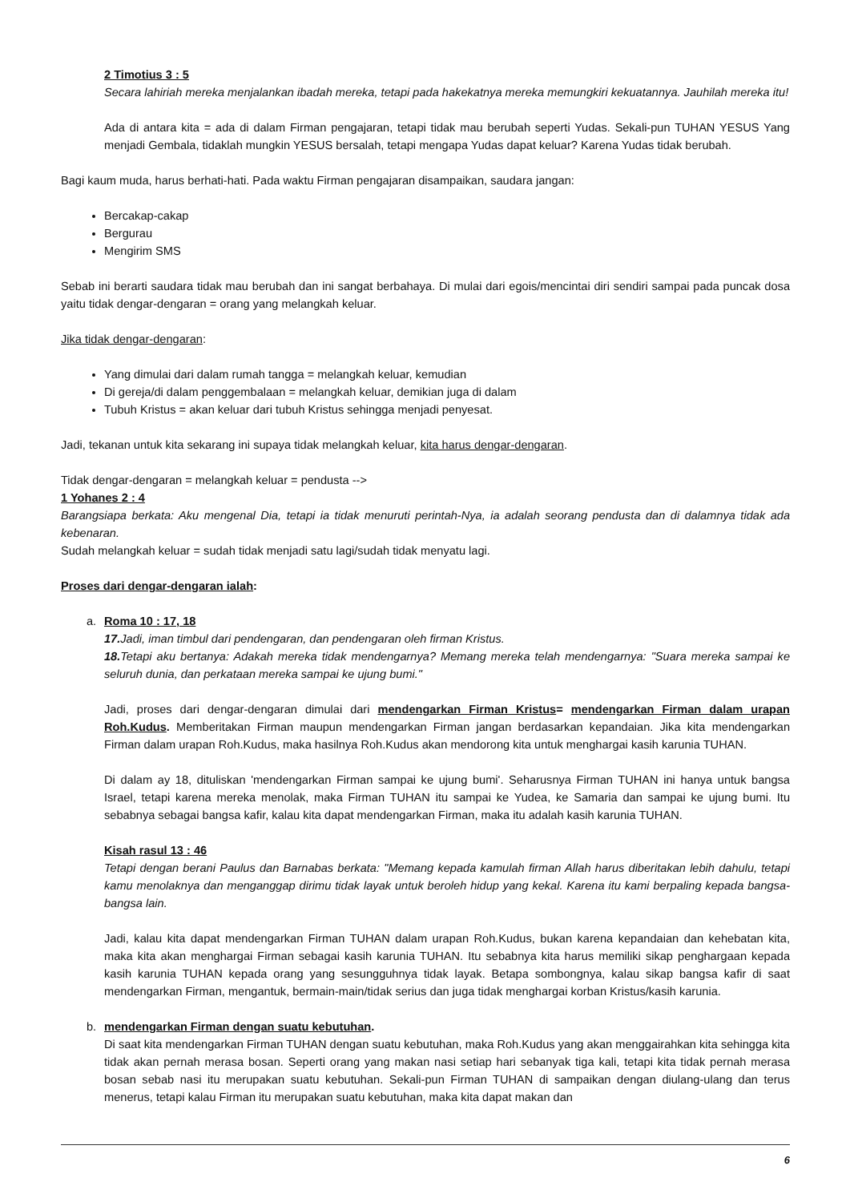2 Timotius 3 : 5
Secara lahiriah mereka menjalankan ibadah mereka, tetapi pada hakekatnya mereka memungkiri kekuatannya. Jauhilah mereka itu!
Ada di antara kita = ada di dalam Firman pengajaran, tetapi tidak mau berubah seperti Yudas. Sekali-pun TUHAN YESUS Yang menjadi Gembala, tidaklah mungkin YESUS bersalah, tetapi mengapa Yudas dapat keluar? Karena Yudas tidak berubah.
Bagi kaum muda, harus berhati-hati. Pada waktu Firman pengajaran disampaikan, saudara jangan:
Bercakap-cakap
Bergurau
Mengirim SMS
Sebab ini berarti saudara tidak mau berubah dan ini sangat berbahaya. Di mulai dari egois/mencintai diri sendiri sampai pada puncak dosa yaitu tidak dengar-dengaran = orang yang melangkah keluar.
Jika tidak dengar-dengaran:
Yang dimulai dari dalam rumah tangga = melangkah keluar, kemudian
Di gereja/di dalam penggembalaan = melangkah keluar, demikian juga di dalam
Tubuh Kristus = akan keluar dari tubuh Kristus sehingga menjadi penyesat.
Jadi, tekanan untuk kita sekarang ini supaya tidak melangkah keluar, kita harus dengar-dengaran.
Tidak dengar-dengaran = melangkah keluar = pendusta -->
1 Yohanes 2 : 4
Barangsiapa berkata: Aku mengenal Dia, tetapi ia tidak menuruti perintah-Nya, ia adalah seorang pendusta dan di dalamnya tidak ada kebenaran.
Sudah melangkah keluar = sudah tidak menjadi satu lagi/sudah tidak menyatu lagi.
Proses dari dengar-dengaran ialah:
a. Roma 10 : 17, 18
17. Jadi, iman timbul dari pendengaran, dan pendengaran oleh firman Kristus.
18. Tetapi aku bertanya: Adakah mereka tidak mendengarnya? Memang mereka telah mendengarnya: "Suara mereka sampai ke seluruh dunia, dan perkataan mereka sampai ke ujung bumi."
Jadi, proses dari dengar-dengaran dimulai dari mendengarkan Firman Kristus= mendengarkan Firman dalam urapan Roh.Kudus. Memberitakan Firman maupun mendengarkan Firman jangan berdasarkan kepandaian. Jika kita mendengarkan Firman dalam urapan Roh.Kudus, maka hasilnya Roh.Kudus akan mendorong kita untuk menghargai kasih karunia TUHAN.
Di dalam ay 18, dituliskan 'mendengarkan Firman sampai ke ujung bumi'. Seharusnya Firman TUHAN ini hanya untuk bangsa Israel, tetapi karena mereka menolak, maka Firman TUHAN itu sampai ke Yudea, ke Samaria dan sampai ke ujung bumi. Itu sebabnya sebagai bangsa kafir, kalau kita dapat mendengarkan Firman, maka itu adalah kasih karunia TUHAN.
Kisah rasul 13 : 46
Tetapi dengan berani Paulus dan Barnabas berkata: "Memang kepada kamulah firman Allah harus diberitakan lebih dahulu, tetapi kamu menolaknya dan menganggap dirimu tidak layak untuk beroleh hidup yang kekal. Karena itu kami berpaling kepada bangsa-bangsa lain.
Jadi, kalau kita dapat mendengarkan Firman TUHAN dalam urapan Roh.Kudus, bukan karena kepandaian dan kehebatan kita, maka kita akan menghargai Firman sebagai kasih karunia TUHAN. Itu sebabnya kita harus memiliki sikap penghargaan kepada kasih karunia TUHAN kepada orang yang sesungguhnya tidak layak. Betapa sombongnya, kalau sikap bangsa kafir di saat mendengarkan Firman, mengantuk, bermain-main/tidak serius dan juga tidak menghargai korban Kristus/kasih karunia.
b. mendengarkan Firman dengan suatu kebutuhan.
Di saat kita mendengarkan Firman TUHAN dengan suatu kebutuhan, maka Roh.Kudus yang akan menggairahkan kita sehingga kita tidak akan pernah merasa bosan. Seperti orang yang makan nasi setiap hari sebanyak tiga kali, tetapi kita tidak pernah merasa bosan sebab nasi itu merupakan suatu kebutuhan. Sekali-pun Firman TUHAN di sampaikan dengan diulang-ulang dan terus menerus, tetapi kalau Firman itu merupakan suatu kebutuhan, maka kita dapat makan dan
6